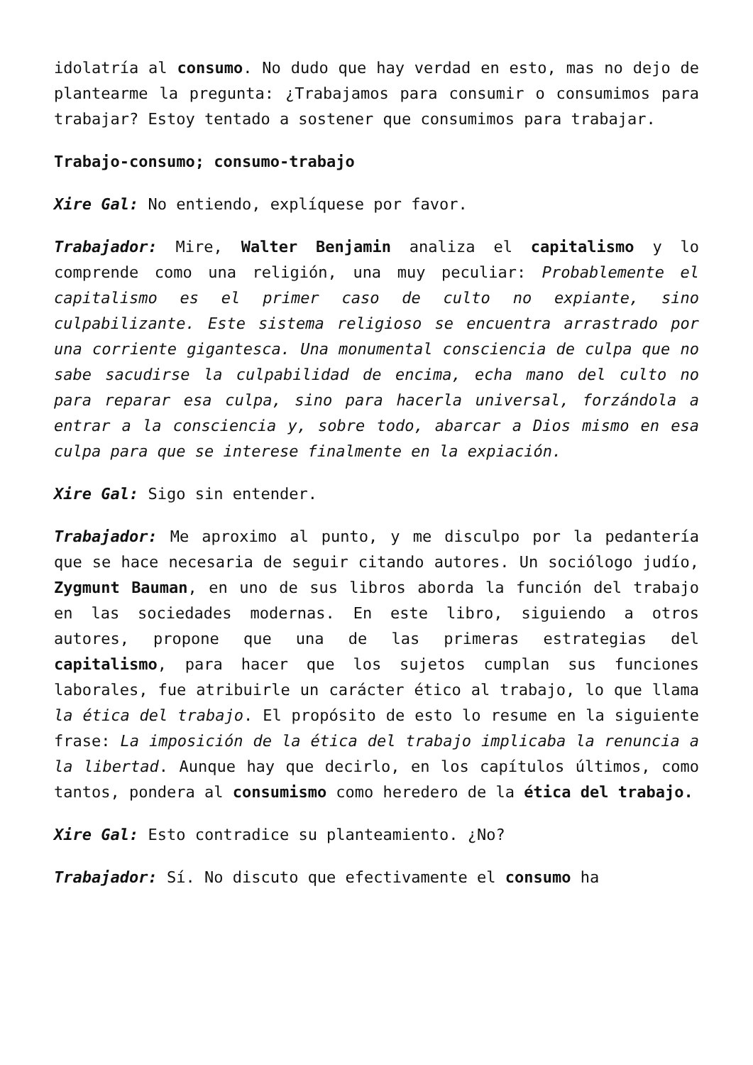idolatría al consumo. No dudo que hay verdad en esto, mas no dejo de plantearme la pregunta: ¿Trabajamos para consumir o consumimos para trabajar? Estoy tentado a sostener que consumimos para trabajar.
Trabajo-consumo; consumo-trabajo
Xire Gal: No entiendo, explíquese por favor.
Trabajador: Mire, Walter Benjamin analiza el capitalismo y lo comprende como una religión, una muy peculiar: Probablemente el capitalismo es el primer caso de culto no expiante, sino culpabilizante. Este sistema religioso se encuentra arrastrado por una corriente gigantesca. Una monumental consciencia de culpa que no sabe sacudirse la culpabilidad de encima, echa mano del culto no para reparar esa culpa, sino para hacerla universal, forzándola a entrar a la consciencia y, sobre todo, abarcar a Dios mismo en esa culpa para que se interese finalmente en la expiación.
Xire Gal: Sigo sin entender.
Trabajador: Me aproximo al punto, y me disculpo por la pedantería que se hace necesaria de seguir citando autores. Un sociólogo judío, Zygmunt Bauman, en uno de sus libros aborda la función del trabajo en las sociedades modernas. En este libro, siguiendo a otros autores, propone que una de las primeras estrategias del capitalismo, para hacer que los sujetos cumplan sus funciones laborales, fue atribuirle un carácter ético al trabajo, lo que llama la ética del trabajo. El propósito de esto lo resume en la siguiente frase: La imposición de la ética del trabajo implicaba la renuncia a la libertad. Aunque hay que decirlo, en los capítulos últimos, como tantos, pondera al consumismo como heredero de la ética del trabajo.
Xire Gal: Esto contradice su planteamiento. ¿No?
Trabajador: Sí. No discuto que efectivamente el consumo ha